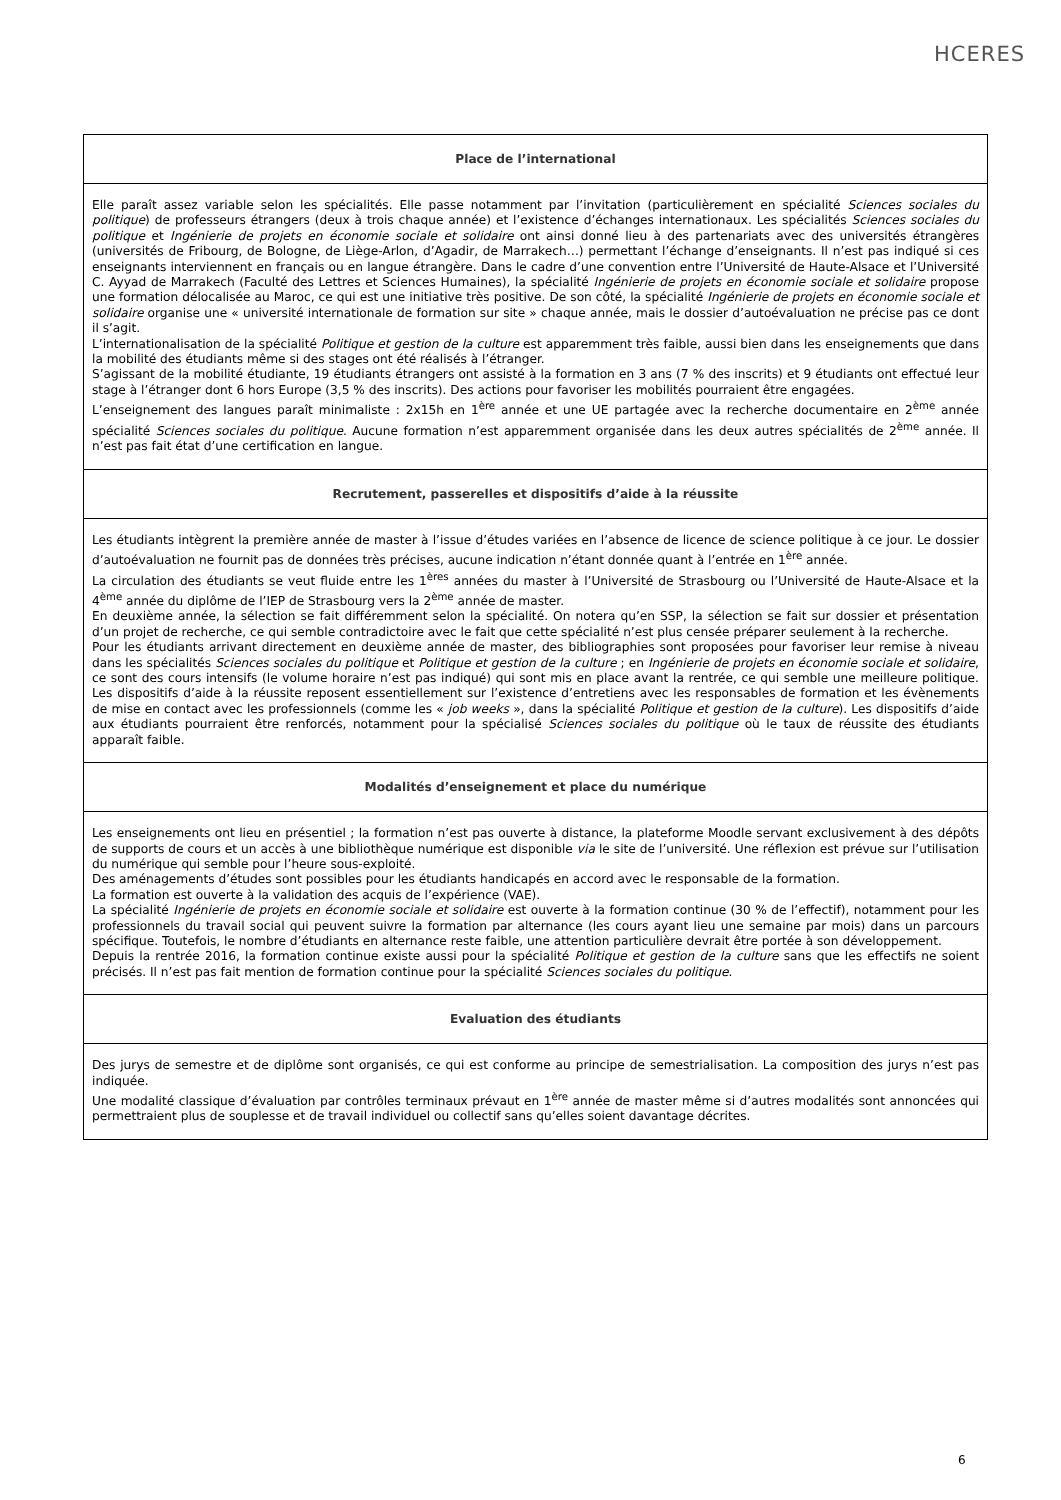HCERES
| Place de l’international |
| --- |
| Elle paraît assez variable selon les spécialités. Elle passe notamment par l’invitation (particulièrement en spécialité Sciences sociales du politique ) de professeurs étrangers (deux à trois chaque année) et l’existence d’échanges internationaux. Les spécialités Sciences sociales du politique et Ingénierie de projets en économie sociale et solidaire ont ainsi donné lieu à des partenariats avec des universités étrangères (universités de Fribourg, de Bologne, de Liège-Arlon, d’Agadir, de Marrakech…) permettant l’échange d’enseignants. Il n’est pas indiqué si ces enseignants interviennent en français ou en langue étrangère. Dans le cadre d’une convention entre l’Université de Haute-Alsace et l’Université C. Ayyad de Marrakech (Faculté des Lettres et Sciences Humaines), la spécialité Ingénierie de projets en économie sociale et solidaire propose une formation délocalisée au Maroc, ce qui est une initiative très positive. De son côté, la spécialité Ingénierie de projets en économie sociale et solidaire organise une « université internationale de formation sur site » chaque année, mais le dossier d’autoévaluation ne précise pas ce dont il s’agit. L’internationalisation de la spécialité Politique et gestion de la culture est apparemment très faible, aussi bien dans les enseignements que dans la mobilité des étudiants même si des stages ont été réalisés à l’étranger. S’agissant de la mobilité étudiante, 19 étudiants étrangers ont assisté à la formation en 3 ans (7 % des inscrits) et 9 étudiants ont effectué leur stage à l’étranger dont 6 hors Europe (3,5 % des inscrits). Des actions pour favoriser les mobilités pourraient être engagées. L’enseignement des langues paraît minimaliste : 2x15h en 1<sup>ère</sup> année et une UE partagée avec la recherche documentaire en 2<sup>ème</sup> année spécialité Sciences sociales du politique . Aucune formation n’est apparemment organisée dans les deux autres spécialités de 2<sup>ème</sup> année. Il n’est pas fait état d’une certification en langue. |
| Recrutement, passerelles et dispositifs d’aide à la réussite |
| Les étudiants intègrent la première année de master à l’issue d’études variées en l’absence de licence de science politique à ce jour. Le dossier d’autoévaluation ne fournit pas de données très précises, aucune indication n’étant donnée quant à l’entrée en 1<sup>ère</sup> année. La circulation des étudiants se veut fluide entre les 1<sup>ères</sup> années du master à l’Université de Strasbourg ou l’Université de Haute-Alsace et la 4<sup>ème</sup> année du diplôme de l’IEP de Strasbourg vers la 2<sup>ème</sup> année de master. En deuxième année, la sélection se fait différemment selon la spécialité. On notera qu’en SSP, la sélection se fait sur dossier et présentation d’un projet de recherche, ce qui semble contradictoire avec le fait que cette spécialité n’est plus censée préparer seulement à la recherche. Pour les étudiants arrivant directement en deuxième année de master, des bibliographies sont proposées pour favoriser leur remise à niveau dans les spécialités Sciences sociales du politique et Politique et gestion de la culture ; en Ingénierie de projets en économie sociale et solidaire , ce sont des cours intensifs (le volume horaire n’est pas indiqué) qui sont mis en place avant la rentrée, ce qui semble une meilleure politique. Les dispositifs d’aide à la réussite reposent essentiellement sur l’existence d’entretiens avec les responsables de formation et les évènements de mise en contact avec les professionnels (comme les « job weeks », dans la spécialité Politique et gestion de la culture ). Les dispositifs d’aide aux étudiants pourraient être renforcés, notamment pour la spécialisé Sciences sociales du politique où le taux de réussite des étudiants apparaît faible. |
| Modalités d’enseignement et place du numérique |
| Les enseignements ont lieu en présentiel ; la formation n’est pas ouverte à distance, la plateforme Moodle servant exclusivement à des dépôts de supports de cours et un accès à une bibliothèque numérique est disponible via le site de l’université. Une réflexion est prévue sur l’utilisation du numérique qui semble pour l’heure sous-exploité. Des aménagements d’études sont possibles pour les étudiants handicapés en accord avec le responsable de la formation. La formation est ouverte à la validation des acquis de l’expérience (VAE). La spécialité Ingénierie de projets en économie sociale et solidaire est ouverte à la formation continue (30 % de l’effectif), notamment pour les professionnels du travail social qui peuvent suivre la formation par alternance (les cours ayant lieu une semaine par mois) dans un parcours spécifique. Toutefois, le nombre d’étudiants en alternance reste faible, une attention particulière devrait être portée à son développement. Depuis la rentrée 2016, la formation continue existe aussi pour la spécialité Politique et gestion de la culture sans que les effectifs ne soient précisés. Il n’est pas fait mention de formation continue pour la spécialité Sciences sociales du politique . |
| Evaluation des étudiants |
| Des jurys de semestre et de diplôme sont organisés, ce qui est conforme au principe de semestrialisation. La composition des jurys n’est pas indiquée. Une modalité classique d’évaluation par contrôles terminaux prévaut en 1<sup>ère</sup> année de master même si d’autres modalités sont annoncées qui permettraient plus de souplesse et de travail individuel ou collectif sans qu’elles soient davantage décrites. |
6